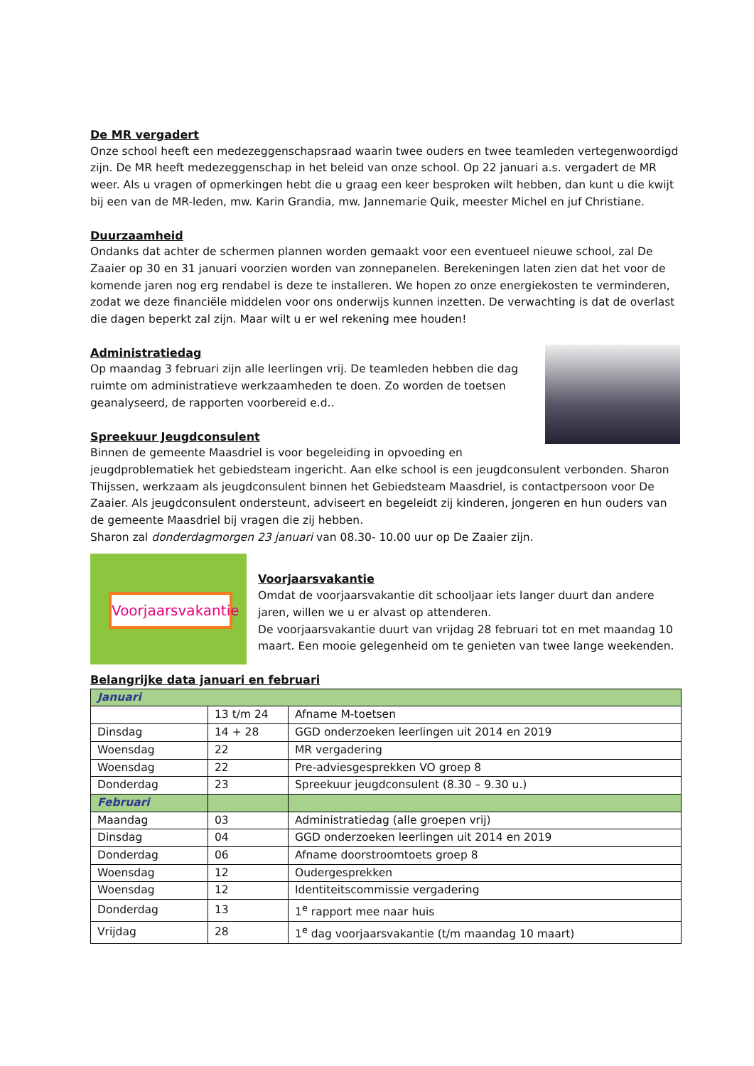De MR vergadert
Onze school heeft een medezeggenschapsraad waarin twee ouders en twee teamleden vertegenwoordigd zijn. De MR heeft medezeggenschap in het beleid van onze school. Op 22 januari a.s. vergadert de MR weer. Als u vragen of opmerkingen hebt die u graag een keer besproken wilt hebben, dan kunt u die kwijt bij een van de MR-leden, mw. Karin Grandia, mw. Jannemarie Quik, meester Michel en juf Christiane.
Duurzaamheid
Ondanks dat achter de schermen plannen worden gemaakt voor een eventueel nieuwe school, zal De Zaaier op 30 en 31 januari voorzien worden van zonnepanelen. Berekeningen laten zien dat het voor de komende jaren nog erg rendabel is deze te installeren. We hopen zo onze energiekosten te verminderen, zodat we deze financiële middelen voor ons onderwijs kunnen inzetten. De verwachting is dat de overlast die dagen beperkt zal zijn. Maar wilt u er wel rekening mee houden!
Administratiedag
Op maandag 3 februari zijn alle leerlingen vrij. De teamleden hebben die dag ruimte om administratieve werkzaamheden te doen. Zo worden de toetsen geanalyseerd, de rapporten voorbereid e.d..
Spreekuur Jeugdconsulent
Binnen de gemeente Maasdriel is voor begeleiding in opvoeding en
jeugdproblematiek het gebiedsteam ingericht. Aan elke school is een jeugdconsulent verbonden. Sharon Thijssen, werkzaam als jeugdconsulent binnen het Gebiedsteam Maasdriel, is contactpersoon voor De Zaaier. Als jeugdconsulent ondersteunt, adviseert en begeleidt zij kinderen, jongeren en hun ouders van de gemeente Maasdriel bij vragen die zij hebben.
Sharon zal donderdagmorgen 23 januari van 08.30- 10.00 uur op De Zaaier zijn.
Voorjaarsvakantie
Voorjaarsvakantie
Omdat de voorjaarsvakantie dit schooljaar iets langer duurt dan andere jaren, willen we u er alvast op attenderen.
De voorjaarsvakantie duurt van vrijdag 28 februari tot en met maandag 10 maart. Een mooie gelegenheid om te genieten van twee lange weekenden.
Belangrijke data januari en februari
| Januari | | |
| | 13 t/m 24 | Afname M-toetsen |
| Dinsdag | 14 + 28 | GGD onderzoeken leerlingen uit 2014 en 2019 |
| Woensdag | 22 | MR vergadering |
| Woensdag | 22 | Pre-adviesgesprekken VO groep 8 |
| Donderdag | 23 | Spreekuur jeugdconsulent (8.30 – 9.30 u.) |
| Februari | | |
| Maandag | 03 | Administratiedag (alle groepen vrij) |
| Dinsdag | 04 | GGD onderzoeken leerlingen uit 2014 en 2019 |
| Donderdag | 06 | Afname doorstroomtoets groep 8 |
| Woensdag | 12 | Oudergesprekken |
| Woensdag | 12 | Identiteitscommissie vergadering |
| Donderdag | 13 | 1<sup>e</sup> rapport mee naar huis |
| Vrijdag | 28 | 1<sup>e</sup> dag voorjaarsvakantie (t/m maandag 10 maart) |